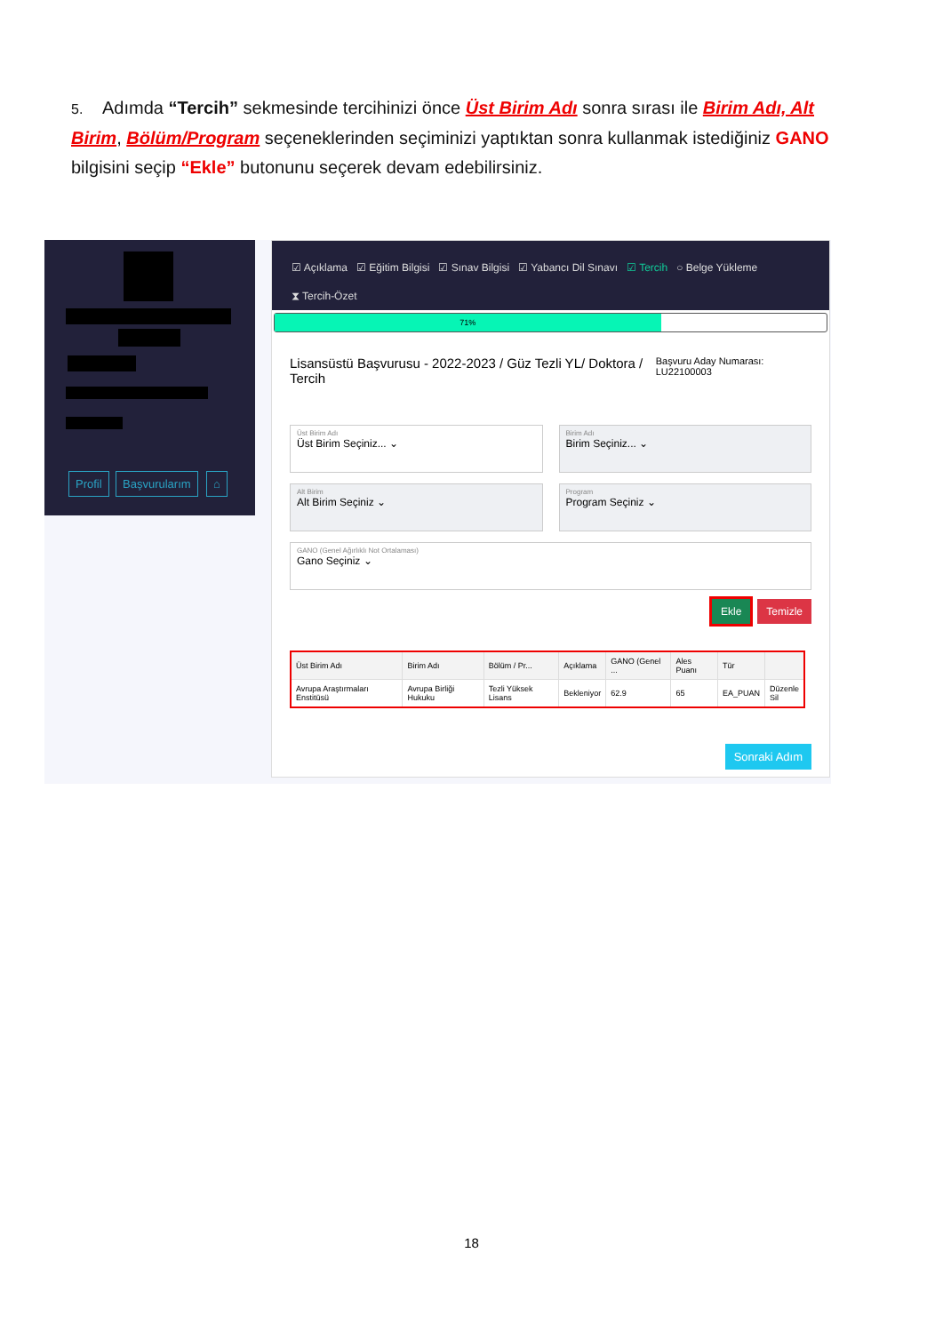5. Adımda “Tercih” sekmesinde tercihinizi önce Üst Birim Adı sonra sırası ile Birim Adı, Alt Birim, Bölüm/Program seçeneklerinden seçiminizi yaptıktan sonra kullanmak istediğiniz GANO bilgisini seçip “Ekle” butonunu seçerek devam edebilirsiniz.
Profil Başvurularım ⌂
☑ Açıklama ☑ Eğitim Bilgisi ☑ Sınav Bilgisi ☑ Yabancı Dil Sınavı ☑ Tercih ○ Belge Yükleme
⧗ Tercih-Özet
71%
Lisansüstü Başvurusu - 2022-2023 / Güz Tezli YL/ Doktora / Tercih Başvuru Aday Numarası: LU22100003
Üst Birim Adı
Üst Birim Seçiniz... ⌄
Birim Adı
Birim Seçiniz... ⌄
Alt Birim
Alt Birim Seçiniz ⌄
Program
Program Seçiniz ⌄
GANO (Genel Ağırlıklı Not Ortalaması)
Gano Seçiniz ⌄
Ekle Temizle
| Üst Birim Adı | Birim Adı | Bölüm / Pr... | Açıklama | GANO (Genel ... | Ales Puanı | Tür | |
| --- | --- | --- | --- | --- | --- | --- | --- |
| Avrupa Araştırmaları Enstitüsü | Avrupa Birliği Hukuku | Tezli Yüksek Lisans | Bekleniyor | 62.9 | 65 | EA_PUAN | Düzenle Sil |
Sonraki Adım
18